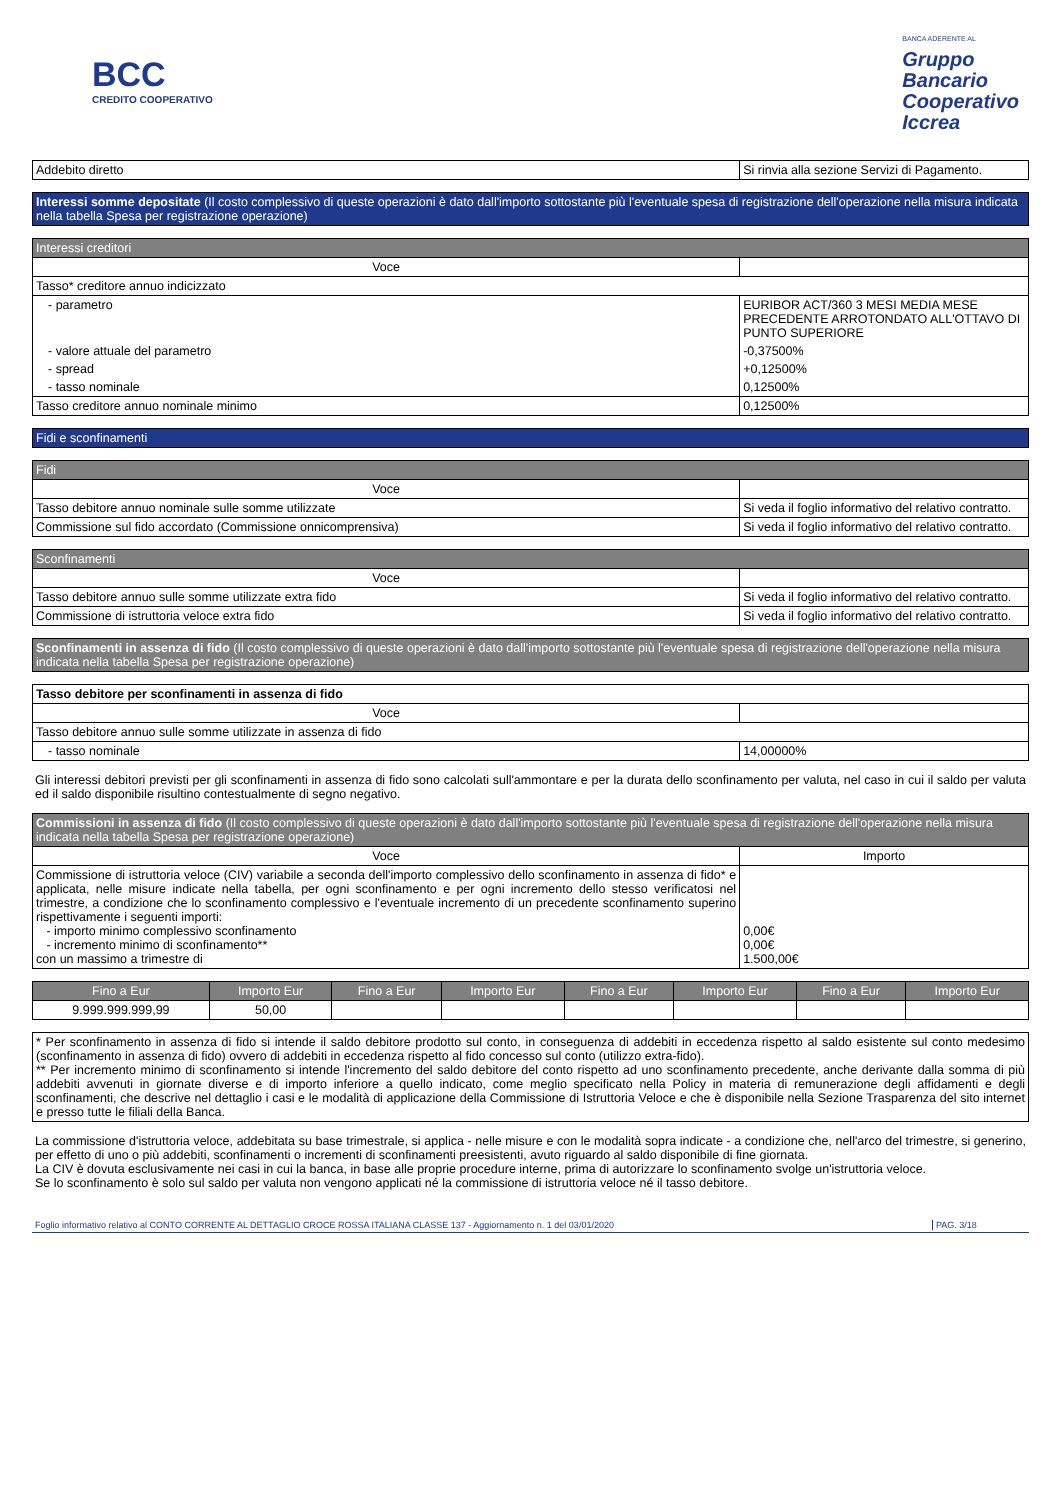BCC
CREDITO COOPERATIVO
BANCA ADERENTE AL
Gruppo
Bancario
Cooperativo
Iccrea
| Addebito diretto | Si rinvia alla sezione Servizi di Pagamento. |
Interessi somme depositate (Il costo complessivo di queste operazioni è dato dall'importo sottostante più l'eventuale spesa di registrazione dell'operazione nella misura indicata nella tabella Spesa per registrazione operazione)
| Interessi creditori | |
| Voce | |
| Tasso* creditore annuo indicizzato | |
| - parametro | EURIBOR ACT/360 3 MESI MEDIA MESE PRECEDENTE ARROTONDATO ALL'OTTAVO DI PUNTO SUPERIORE |
| - valore attuale del parametro | -0,37500% |
| - spread | +0,12500% |
| - tasso nominale | 0,12500% |
| Tasso creditore annuo nominale minimo | 0,12500% |
Fidi e sconfinamenti
| Fidi | |
| Voce | |
| Tasso debitore annuo nominale sulle somme utilizzate | Si veda il foglio informativo del relativo contratto. |
| Commissione sul fido accordato (Commissione onnicomprensiva) | Si veda il foglio informativo del relativo contratto. |
| Sconfinamenti | |
| Voce | |
| Tasso debitore annuo sulle somme utilizzate extra fido | Si veda il foglio informativo del relativo contratto. |
| Commissione di istruttoria veloce extra fido | Si veda il foglio informativo del relativo contratto. |
Sconfinamenti in assenza di fido (Il costo complessivo di queste operazioni è dato dall'importo sottostante più l'eventuale spesa di registrazione dell'operazione nella misura indicata nella tabella Spesa per registrazione operazione)
| Tasso debitore per sconfinamenti in assenza di fido | |
| Voce | |
| Tasso debitore annuo sulle somme utilizzate in assenza di fido | |
| - tasso nominale | 14,00000% |
Gli interessi debitori previsti per gli sconfinamenti in assenza di fido sono calcolati sull'ammontare e per la durata dello sconfinamento per valuta, nel caso in cui il saldo per valuta ed il saldo disponibile risultino contestualmente di segno negativo.
| Commissioni in assenza di fido (Il costo complessivo di queste operazioni è dato dall'importo sottostante più l'eventuale spesa di registrazione dell'operazione nella misura indicata nella tabella Spesa per registrazione operazione) | |
| Voce | Importo |
| Commissione di istruttoria veloce (CIV) variabile a seconda dell'importo complessivo dello sconfinamento in assenza di fido* e applicata, nelle misure indicate nella tabella, per ogni sconfinamento e per ogni incremento dello stesso verificatosi nel trimestre, a condizione che lo sconfinamento complessivo e l'eventuale incremento di un precedente sconfinamento superino rispettivamente i seguenti importi: - importo minimo complessivo sconfinamento - incremento minimo di sconfinamento** con un massimo a trimestre di | 0,00€ 0,00€ 1.500,00€ |
| Fino a Eur | Importo Eur | Fino a Eur | Importo Eur | Fino a Eur | Importo Eur | Fino a Eur | Importo Eur |
| 9.999.999.999,99 | 50,00 | | | | | | |
* Per sconfinamento in assenza di fido si intende il saldo debitore prodotto sul conto, in conseguenza di addebiti in eccedenza rispetto al saldo esistente sul conto medesimo (sconfinamento in assenza di fido) ovvero di addebiti in eccedenza rispetto al fido concesso sul conto (utilizzo extra-fido).
** Per incremento minimo di sconfinamento si intende l'incremento del saldo debitore del conto rispetto ad uno sconfinamento precedente, anche derivante dalla somma di più addebiti avvenuti in giornate diverse e di importo inferiore a quello indicato, come meglio specificato nella Policy in materia di remunerazione degli affidamenti e degli sconfinamenti, che descrive nel dettaglio i casi e le modalità di applicazione della Commissione di Istruttoria Veloce e che è disponibile nella Sezione Trasparenza del sito internet e presso tutte le filiali della Banca.
La commissione d'istruttoria veloce, addebitata su base trimestrale, si applica - nelle misure e con le modalità sopra indicate - a condizione che, nell'arco del trimestre, si generino, per effetto di uno o più addebiti, sconfinamenti o incrementi di sconfinamenti preesistenti, avuto riguardo al saldo disponibile di fine giornata.
La CIV è dovuta esclusivamente nei casi in cui la banca, in base alle proprie procedure interne, prima di autorizzare lo sconfinamento svolge un'istruttoria veloce.
Se lo sconfinamento è solo sul saldo per valuta non vengono applicati né la commissione di istruttoria veloce né il tasso debitore.
Foglio informativo relativo al CONTO CORRENTE AL DETTAGLIO CROCE ROSSA ITALIANA CLASSE 137 - Aggiornamento n. 1 del 03/01/2020 PAG. 3/18